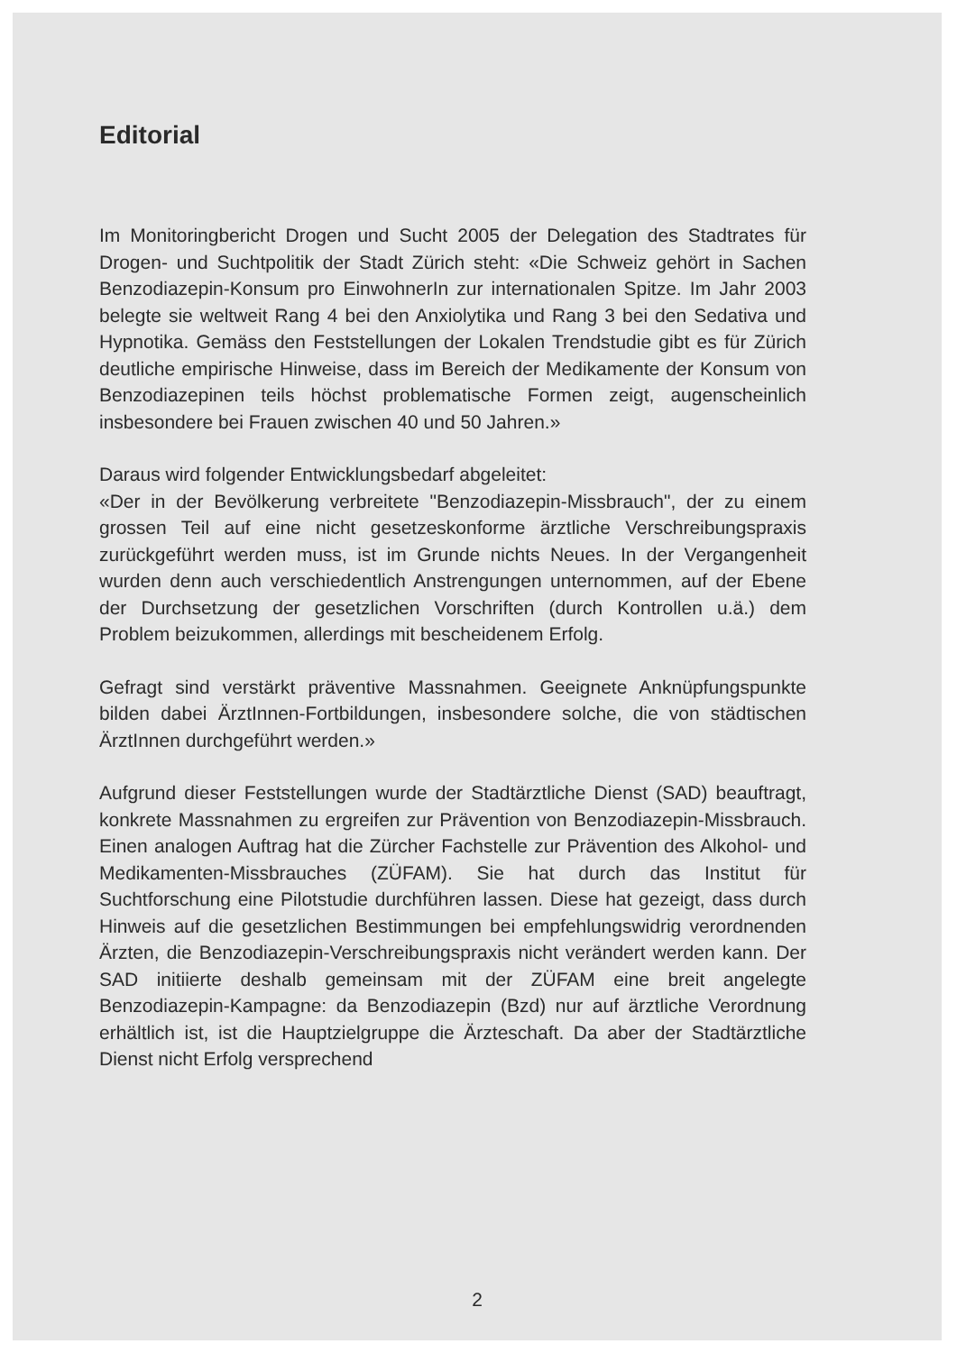Editorial
Im Monitoringbericht Drogen und Sucht 2005 der Delegation des Stadtrates für Drogen- und Suchtpolitik der Stadt Zürich steht: «Die Schweiz gehört in Sachen Benzodiazepin-Konsum pro EinwohnerIn zur internationalen Spitze. Im Jahr 2003 belegte sie weltweit Rang 4 bei den Anxiolytika und Rang 3 bei den Sedativa und Hypnotika. Gemäss den Feststellungen der Lokalen Trendstudie gibt es für Zürich deutliche empirische Hinweise, dass im Bereich der Medikamente der Konsum von Benzodiazepinen teils höchst problematische Formen zeigt, augenscheinlich insbesondere bei Frauen zwischen 40 und 50 Jahren.»
Daraus wird folgender Entwicklungsbedarf abgeleitet:
«Der in der Bevölkerung verbreitete "Benzodiazepin-Missbrauch", der zu einem grossen Teil auf eine nicht gesetzeskonforme ärztliche Verschreibungspraxis zurückgeführt werden muss, ist im Grunde nichts Neues. In der Vergangenheit wurden denn auch verschiedentlich Anstrengungen unternommen, auf der Ebene der Durchsetzung der gesetzlichen Vorschriften (durch Kontrollen u.ä.) dem Problem beizukommen, allerdings mit bescheidenem Erfolg.
Gefragt sind verstärkt präventive Massnahmen. Geeignete Anknüpfungspunkte bilden dabei ÄrztInnen-Fortbildungen, insbesondere solche, die von städtischen ÄrztInnen durchgeführt werden.»
Aufgrund dieser Feststellungen wurde der Stadtärztliche Dienst (SAD) beauftragt, konkrete Massnahmen zu ergreifen zur Prävention von Benzodiazepin-Missbrauch. Einen analogen Auftrag hat die Zürcher Fachstelle zur Prävention des Alkohol- und Medikamenten-Missbrauches (ZÜFAM). Sie hat durch das Institut für Suchtforschung eine Pilotstudie durchführen lassen. Diese hat gezeigt, dass durch Hinweis auf die gesetzlichen Bestimmungen bei empfehlungswidrig verordnenden Ärzten, die Benzodiazepin-Verschreibungspraxis nicht verändert werden kann. Der SAD initiierte deshalb gemeinsam mit der ZÜFAM eine breit angelegte Benzodiazepin-Kampagne: da Benzodiazepin (Bzd) nur auf ärztliche Verordnung erhältlich ist, ist die Hauptzielgruppe die Ärzteschaft. Da aber der Stadtärztliche Dienst nicht Erfolg versprechend
2